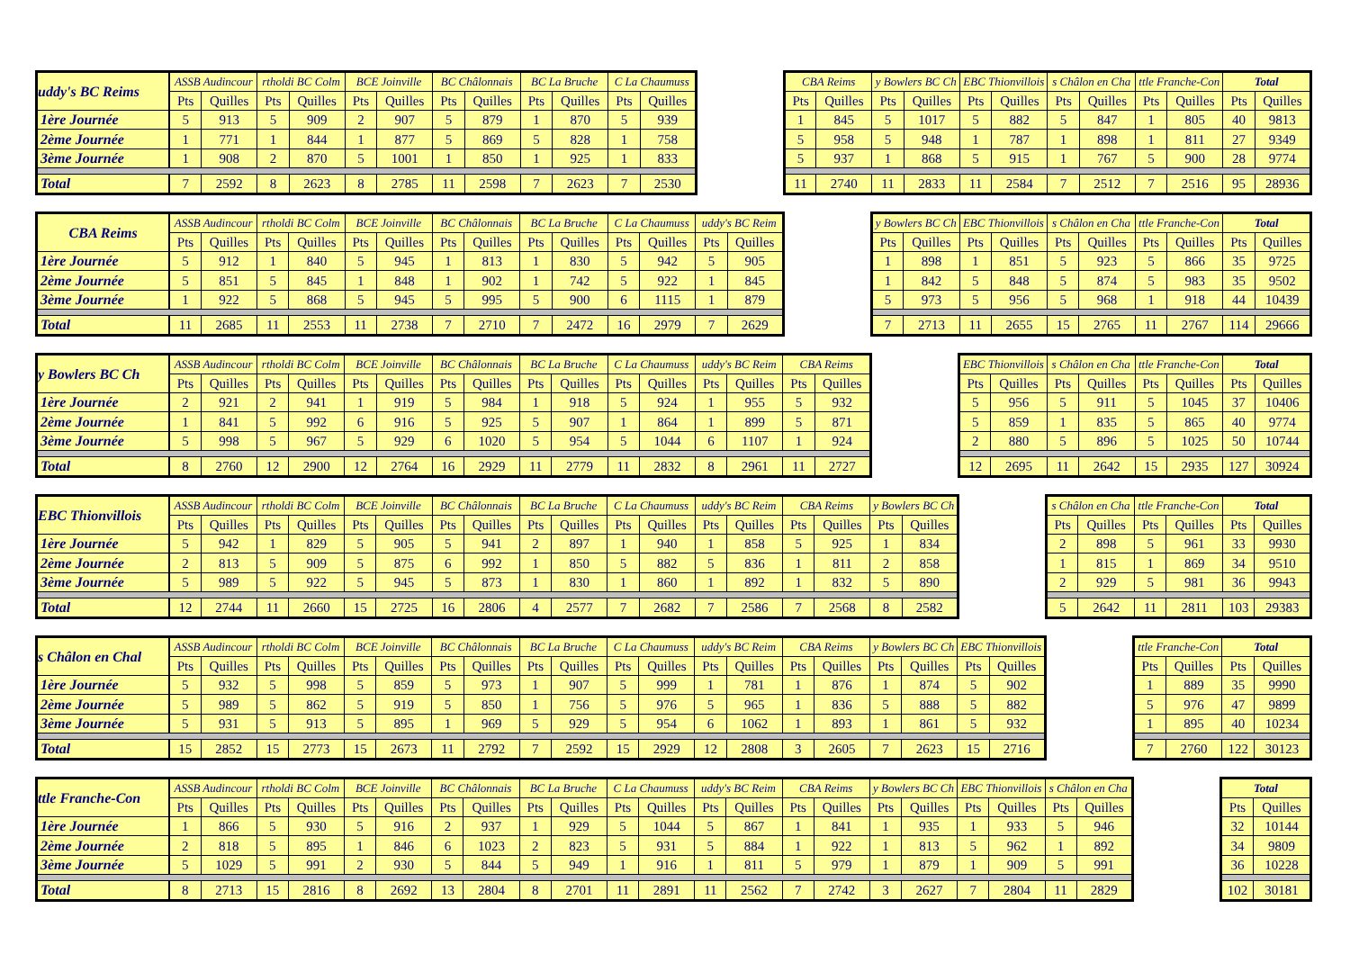| uddy's BC Reims | ASSB Audincour | | rtholdi BC Colm | | BCE Joinville | | BC Châlonnais | | BC La Bruche | | C La Chaumuss | |
| --- | --- | --- | --- | --- | --- | --- | --- | --- | --- | --- | --- | --- |
| | Pts | Quilles | Pts | Quilles | Pts | Quilles | Pts | Quilles | Pts | Quilles | Pts | Quilles |
| 1ère Journée | 5 | 913 | 5 | 909 | 2 | 907 | 5 | 879 | 1 | 870 | 5 | 939 |
| 2ème Journée | 1 | 771 | 1 | 844 | 1 | 877 | 5 | 869 | 5 | 828 | 1 | 758 |
| 3ème Journée | 1 | 908 | 2 | 870 | 5 | 1001 | 1 | 850 | 1 | 925 | 1 | 833 |
| Total | 7 | 2592 | 8 | 2623 | 8 | 2785 | 11 | 2598 | 7 | 2623 | 7 | 2530 |
| CBA Reims | | y Bowlers BC Ch | | EBC Thionvillois | | s Châlon en Cha | | ttle Franche-Con | | Total | |
| --- | --- | --- | --- | --- | --- | --- | --- | --- | --- | --- | --- |
| Pts | Quilles | Pts | Quilles | Pts | Quilles | Pts | Quilles | Pts | Quilles | Pts | Quilles |
| 1 | 845 | 5 | 1017 | 5 | 882 | 5 | 847 | 1 | 805 | 40 | 9813 |
| 5 | 958 | 5 | 948 | 1 | 787 | 1 | 898 | 1 | 811 | 27 | 9349 |
| 5 | 937 | 1 | 868 | 5 | 915 | 1 | 767 | 5 | 900 | 28 | 9774 |
| 11 | 2740 | 11 | 2833 | 11 | 2584 | 7 | 2512 | 7 | 2516 | 95 | 28936 |
| CBA Reims | ASSB Audincour | | rtholdi BC Colm | | BCE Joinville | | BC Châlonnais | | BC La Bruche | | C La Chaumuss | | uddy's BC Reim | |
| --- | --- | --- | --- | --- | --- | --- | --- | --- | --- | --- | --- | --- | --- | --- |
| | Pts | Quilles | Pts | Quilles | Pts | Quilles | Pts | Quilles | Pts | Quilles | Pts | Quilles | Pts | Quilles |
| 1ère Journée | 5 | 912 | 1 | 840 | 5 | 945 | 1 | 813 | 1 | 830 | 5 | 942 | 5 | 905 |
| 2ème Journée | 5 | 851 | 5 | 845 | 1 | 848 | 1 | 902 | 1 | 742 | 5 | 922 | 1 | 845 |
| 3ème Journée | 1 | 922 | 5 | 868 | 5 | 945 | 5 | 995 | 5 | 900 | 6 | 1115 | 1 | 879 |
| Total | 11 | 2685 | 11 | 2553 | 11 | 2738 | 7 | 2710 | 7 | 2472 | 16 | 2979 | 7 | 2629 |
| y Bowlers BC Ch | | EBC Thionvillois | | s Châlon en Cha | | ttle Franche-Con | | Total | |
| --- | --- | --- | --- | --- | --- | --- | --- | --- | --- |
| Pts | Quilles | Pts | Quilles | Pts | Quilles | Pts | Quilles | Pts | Quilles |
| 1 | 898 | 1 | 851 | 5 | 923 | 5 | 866 | 35 | 9725 |
| 1 | 842 | 5 | 848 | 5 | 874 | 5 | 983 | 35 | 9502 |
| 5 | 973 | 5 | 956 | 5 | 968 | 1 | 918 | 44 | 10439 |
| 7 | 2713 | 11 | 2655 | 15 | 2765 | 11 | 2767 | 114 | 29666 |
| y Bowlers BC Ch | ASSB Audincour | | rtholdi BC Colm | | BCE Joinville | | BC Châlonnais | | BC La Bruche | | C La Chaumuss | | uddy's BC Reim | | CBA Reims | |
| --- | --- | --- | --- | --- | --- | --- | --- | --- | --- | --- | --- | --- | --- | --- | --- | --- |
| | Pts | Quilles | Pts | Quilles | Pts | Quilles | Pts | Quilles | Pts | Quilles | Pts | Quilles | Pts | Quilles | Pts | Quilles |
| 1ère Journée | 2 | 921 | 2 | 941 | 1 | 919 | 5 | 984 | 1 | 918 | 5 | 924 | 1 | 955 | 5 | 932 |
| 2ème Journée | 1 | 841 | 5 | 992 | 6 | 916 | 5 | 925 | 5 | 907 | 1 | 864 | 1 | 899 | 5 | 871 |
| 3ème Journée | 5 | 998 | 5 | 967 | 5 | 929 | 6 | 1020 | 5 | 954 | 5 | 1044 | 6 | 1107 | 1 | 924 |
| Total | 8 | 2760 | 12 | 2900 | 12 | 2764 | 16 | 2929 | 11 | 2779 | 11 | 2832 | 8 | 2961 | 11 | 2727 |
| EBC Thionvillois | | s Châlon en Cha | | ttle Franche-Con | | Total | |
| --- | --- | --- | --- | --- | --- | --- | --- |
| Pts | Quilles | Pts | Quilles | Pts | Quilles | Pts | Quilles |
| 5 | 956 | 5 | 911 | 5 | 1045 | 37 | 10406 |
| 5 | 859 | 1 | 835 | 5 | 865 | 40 | 9774 |
| 2 | 880 | 5 | 896 | 5 | 1025 | 50 | 10744 |
| 12 | 2695 | 11 | 2642 | 15 | 2935 | 127 | 30924 |
| EBC Thionvillois | ASSB Audincour | | rtholdi BC Colm | | BCE Joinville | | BC Châlonnais | | BC La Bruche | | C La Chaumuss | | uddy's BC Reim | | CBA Reims | | y Bowlers BC Ch | |
| --- | --- | --- | --- | --- | --- | --- | --- | --- | --- | --- | --- | --- | --- | --- | --- | --- | --- | --- |
| | Pts | Quilles | Pts | Quilles | Pts | Quilles | Pts | Quilles | Pts | Quilles | Pts | Quilles | Pts | Quilles | Pts | Quilles | Pts | Quilles |
| 1ère Journée | 5 | 942 | 1 | 829 | 5 | 905 | 5 | 941 | 2 | 897 | 1 | 940 | 1 | 858 | 5 | 925 | 1 | 834 |
| 2ème Journée | 2 | 813 | 5 | 909 | 5 | 875 | 6 | 992 | 1 | 850 | 5 | 882 | 5 | 836 | 1 | 811 | 2 | 858 |
| 3ème Journée | 5 | 989 | 5 | 922 | 5 | 945 | 5 | 873 | 1 | 830 | 1 | 860 | 1 | 892 | 1 | 832 | 5 | 890 |
| Total | 12 | 2744 | 11 | 2660 | 15 | 2725 | 16 | 2806 | 4 | 2577 | 7 | 2682 | 7 | 2586 | 7 | 2568 | 8 | 2582 |
| s Châlon en Cha | | ttle Franche-Con | | Total | |
| --- | --- | --- | --- | --- | --- |
| Pts | Quilles | Pts | Quilles | Pts | Quilles |
| 2 | 898 | 5 | 961 | 33 | 9930 |
| 1 | 815 | 1 | 869 | 34 | 9510 |
| 2 | 929 | 5 | 981 | 36 | 9943 |
| 5 | 2642 | 11 | 2811 | 103 | 29383 |
| s Châlon en Chal | ASSB Audincour | | rtholdi BC Colm | | BCE Joinville | | BC Châlonnais | | BC La Bruche | | C La Chaumuss | | uddy's BC Reim | | CBA Reims | | y Bowlers BC Ch | | EBC Thionvillois | |
| --- | --- | --- | --- | --- | --- | --- | --- | --- | --- | --- | --- | --- | --- | --- | --- | --- | --- | --- | --- | --- |
| | Pts | Quilles | Pts | Quilles | Pts | Quilles | Pts | Quilles | Pts | Quilles | Pts | Quilles | Pts | Quilles | Pts | Quilles | Pts | Quilles | Pts | Quilles |
| 1ère Journée | 5 | 932 | 5 | 998 | 5 | 859 | 5 | 973 | 1 | 907 | 5 | 999 | 1 | 781 | 1 | 876 | 1 | 874 | 5 | 902 |
| 2ème Journée | 5 | 989 | 5 | 862 | 5 | 919 | 5 | 850 | 1 | 756 | 5 | 976 | 5 | 965 | 1 | 836 | 5 | 888 | 5 | 882 |
| 3ème Journée | 5 | 931 | 5 | 913 | 5 | 895 | 1 | 969 | 5 | 929 | 5 | 954 | 6 | 1062 | 1 | 893 | 1 | 861 | 5 | 932 |
| Total | 15 | 2852 | 15 | 2773 | 15 | 2673 | 11 | 2792 | 7 | 2592 | 15 | 2929 | 12 | 2808 | 3 | 2605 | 7 | 2623 | 15 | 2716 |
| ttle Franche-Con | | Total | |
| --- | --- | --- | --- |
| Pts | Quilles | Pts | Quilles |
| 1 | 889 | 35 | 9990 |
| 5 | 976 | 47 | 9899 |
| 1 | 895 | 40 | 10234 |
| 7 | 2760 | 122 | 30123 |
| ttle Franche-Con | ASSB Audincour | | rtholdi BC Colm | | BCE Joinville | | BC Châlonnais | | BC La Bruche | | C La Chaumuss | | uddy's BC Reim | | CBA Reims | | y Bowlers BC Ch | | EBC Thionvillois | | s Châlon en Cha | |
| --- | --- | --- | --- | --- | --- | --- | --- | --- | --- | --- | --- | --- | --- | --- | --- | --- | --- | --- | --- | --- | --- | --- |
| | Pts | Quilles | Pts | Quilles | Pts | Quilles | Pts | Quilles | Pts | Quilles | Pts | Quilles | Pts | Quilles | Pts | Quilles | Pts | Quilles | Pts | Quilles | Pts | Quilles |
| 1ère Journée | 1 | 866 | 5 | 930 | 5 | 916 | 2 | 937 | 1 | 929 | 5 | 1044 | 5 | 867 | 1 | 841 | 1 | 935 | 1 | 933 | 5 | 946 |
| 2ème Journée | 2 | 818 | 5 | 895 | 1 | 846 | 6 | 1023 | 2 | 823 | 5 | 931 | 5 | 884 | 1 | 922 | 1 | 813 | 5 | 962 | 1 | 892 |
| 3ème Journée | 5 | 1029 | 5 | 991 | 2 | 930 | 5 | 844 | 5 | 949 | 1 | 916 | 1 | 811 | 5 | 979 | 1 | 879 | 1 | 909 | 5 | 991 |
| Total | 8 | 2713 | 15 | 2816 | 8 | 2692 | 13 | 2804 | 8 | 2701 | 11 | 2891 | 11 | 2562 | 7 | 2742 | 3 | 2627 | 7 | 2804 | 11 | 2829 |
| Total | |
| --- | --- |
| Pts | Quilles |
| 32 | 10144 |
| 34 | 9809 |
| 36 | 10228 |
| 102 | 30181 |